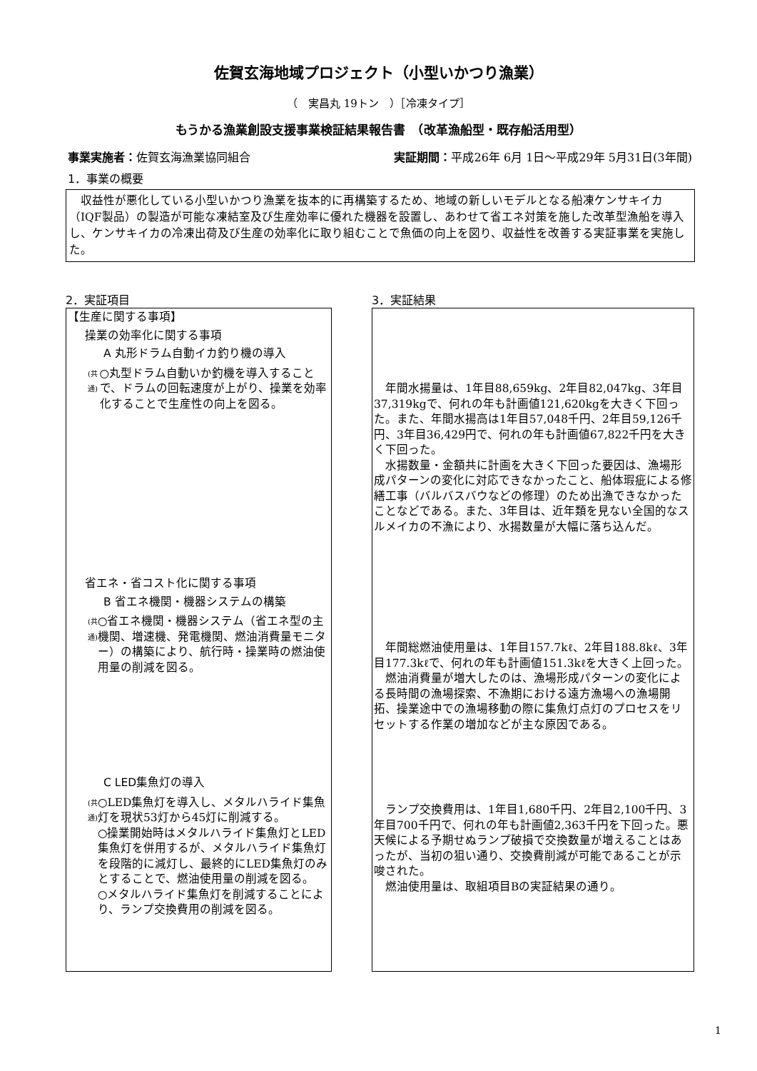佐賀玄海地域プロジェクト（小型いかつり漁業）
（　実昌丸 19トン　）［冷凍タイプ］
もうかる漁業創設支援事業検証結果報告書　（改革漁船型・既存船活用型）
事業実施者：佐賀玄海漁業協同組合 実証期間：平成26年 6月 1日～平成29年 5月31日(3年間)
1．事業の概要
　収益性が悪化している小型いかつり漁業を抜本的に再構築するため、地域の新しいモデルとなる船凍ケンサキイカ（IQF製品）の製造が可能な凍結室及び生産効率に優れた機器を設置し、あわせて省エネ対策を施した改革型漁船を導入し、ケンサキイカの冷凍出荷及び生産の効率化に取り組むことで魚価の向上を図り、収益性を改善する実証事業を実施した。
2．実証項目
【生産に関する事項】
操業の効率化に関する事項
A 丸形ドラム自動イカ釣り機の導入
(共通) ○丸型ドラム自動いか釣機を導入することで、ドラムの回転速度が上がり、操業を効率化することで生産性の向上を図る。
省エネ・省コスト化に関する事項
B 省エネ機関・機器システムの構築
(共通) ○省エネ機関・機器システム（省エネ型の主機関、増速機、発電機関、燃油消費量モニター）の構築により、航行時・操業時の燃油使用量の削減を図る。
C LED集魚灯の導入
(共通) ○LED集魚灯を導入し、メタルハライド集魚灯を現状53灯から45灯に削減する。
○操業開始時はメタルハライド集魚灯とLED集魚灯を併用するが、メタルハライド集魚灯を段階的に減灯し、最終的にLED集魚灯のみとすることで、燃油使用量の削減を図る。
○メタルハライド集魚灯を削減することにより、ランプ交換費用の削減を図る。
3．実証結果
　年間水揚量は、1年目88,659kg、2年目82,047kg、3年目37,319kgで、何れの年も計画値121,620kgを大きく下回った。また、年間水揚高は1年目57,048千円、2年目59,126千円、3年目36,429円で、何れの年も計画値67,822千円を大きく下回った。
　水揚数量・金額共に計画を大きく下回った要因は、漁場形成パターンの変化に対応できなかったこと、船体瑕疵による修繕工事（バルバスバウなどの修理）のため出漁できなかったことなどである。また、3年目は、近年類を見ない全国的なスルメイカの不漁により、水揚数量が大幅に落ち込んだ。
　年間総燃油使用量は、1年目157.7kℓ、2年目188.8kℓ、3年目177.3kℓで、何れの年も計画値151.3kℓを大きく上回った。
　燃油消費量が増大したのは、漁場形成パターンの変化による長時間の漁場探索、不漁期における遠方漁場への漁場開拓、操業途中での漁場移動の際に集魚灯点灯のプロセスをリセットする作業の増加などが主な原因である。
　ランプ交換費用は、1年目1,680千円、2年目2,100千円、3年目700千円で、何れの年も計画値2,363千円を下回った。悪天候による予期せぬランプ破損で交換数量が増えることはあったが、当初の狙い通り、交換費削減が可能であることが示唆された。
　燃油使用量は、取組項目Bの実証結果の通り。
1